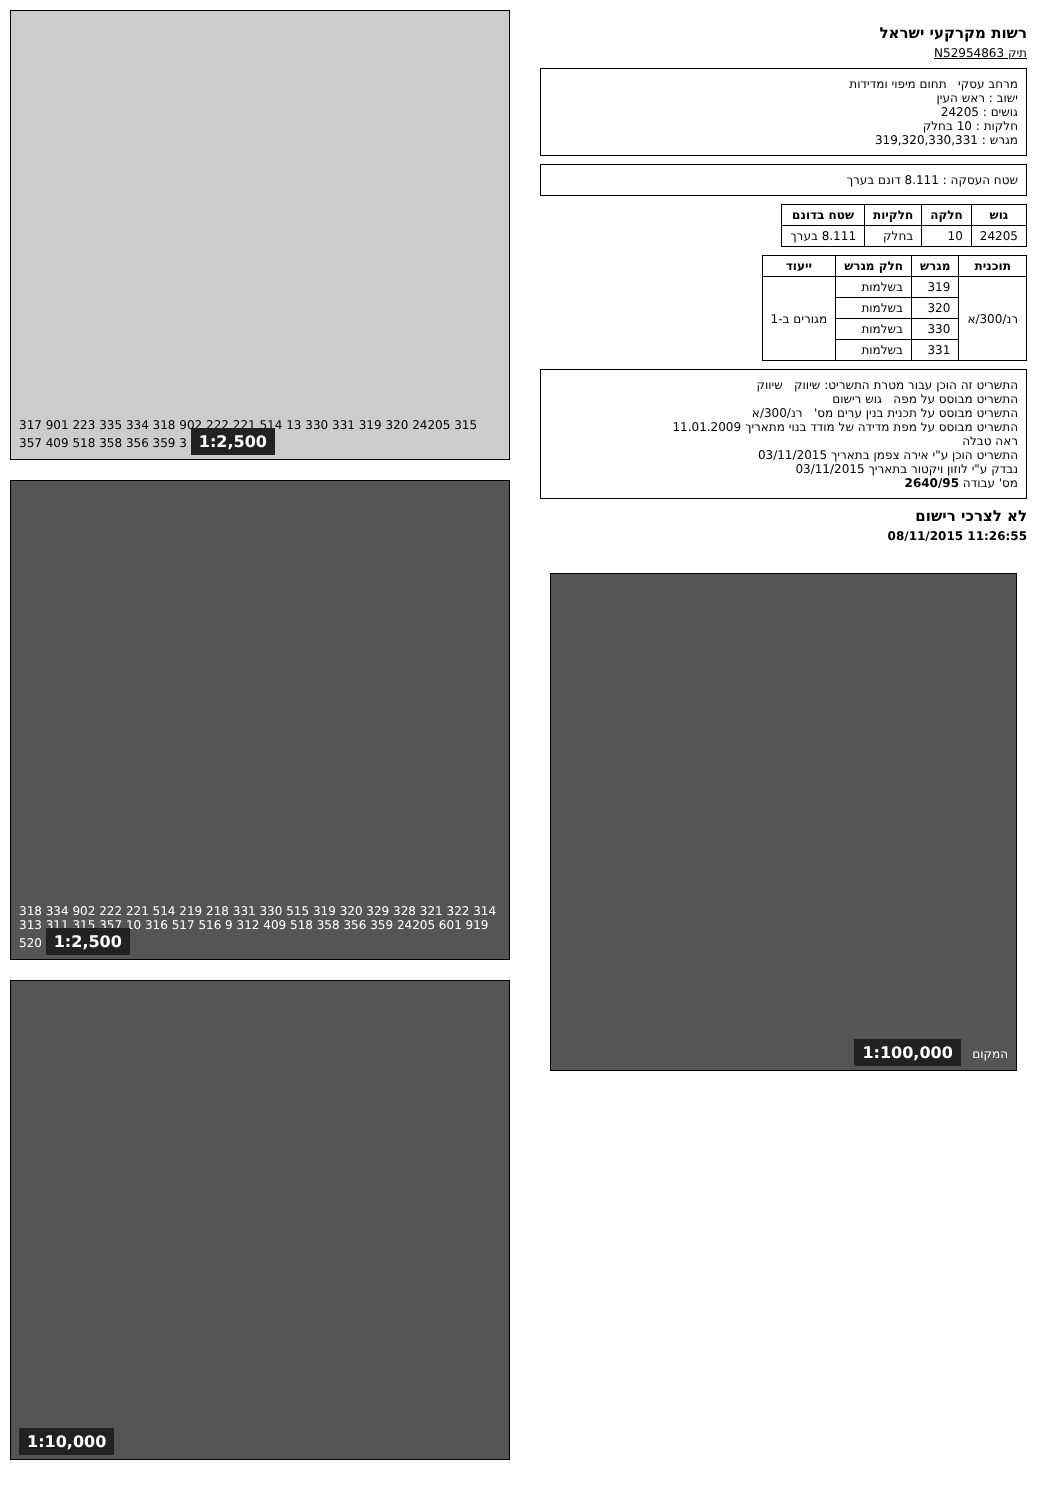317 901 223 335 334 318 902 222 221 514 13 330 331 319 320 24205 315 357 409 518 358 356 359 3 1:2,500
318 334 902 222 221 514 219 218 331 330 515 319 320 329 328 321 322 314 313 311 315 357 10 316 517 516 9 312 409 518 358 356 359 24205 601 919 520 1:2,500
1:10,000
רשות מקרקעי ישראל
תיק N52954863
מרחב עסקי תחום מיפוי ומדידות
ישוב : ראש העין
גושים : 24205
חלקות : 10 בחלק
מגרש : 319,320,330,331
שטח העסקה : 8.111 דונם בערך
| גוש | חלקה | חלקיות | שטח בדונם |
| --- | --- | --- | --- |
| 24205 | 10 | בחלק | 8.111 בערך |
| תוכנית | מגרש | חלק מגרש | ייעוד |
| --- | --- | --- | --- |
| רנ/300/א | 319 | בשלמות | מגורים ב-1 |
| | 320 | בשלמות | |
| | 330 | בשלמות | |
| | 331 | בשלמות | |
התשריט זה הוכן עבור מטרת התשריט: שיווק שיווק
התשריט מבוסס על מפה גוש רישום
התשריט מבוסס על תכנית בנין ערים מס' רנ/300/א
התשריט מבוסס על מפת מדידה של מודד בנוי מתאריך 11.01.2009
ראה טבלה
התשריט הוכן ע"י אירה צפמן בתאריך 03/11/2015
נבדק ע"י לוזון ויקטור בתאריך 03/11/2015
מס' עבודה 2640/95
לא לצרכי רישום
11:26:55 08/11/2015
המקום 1:100,000